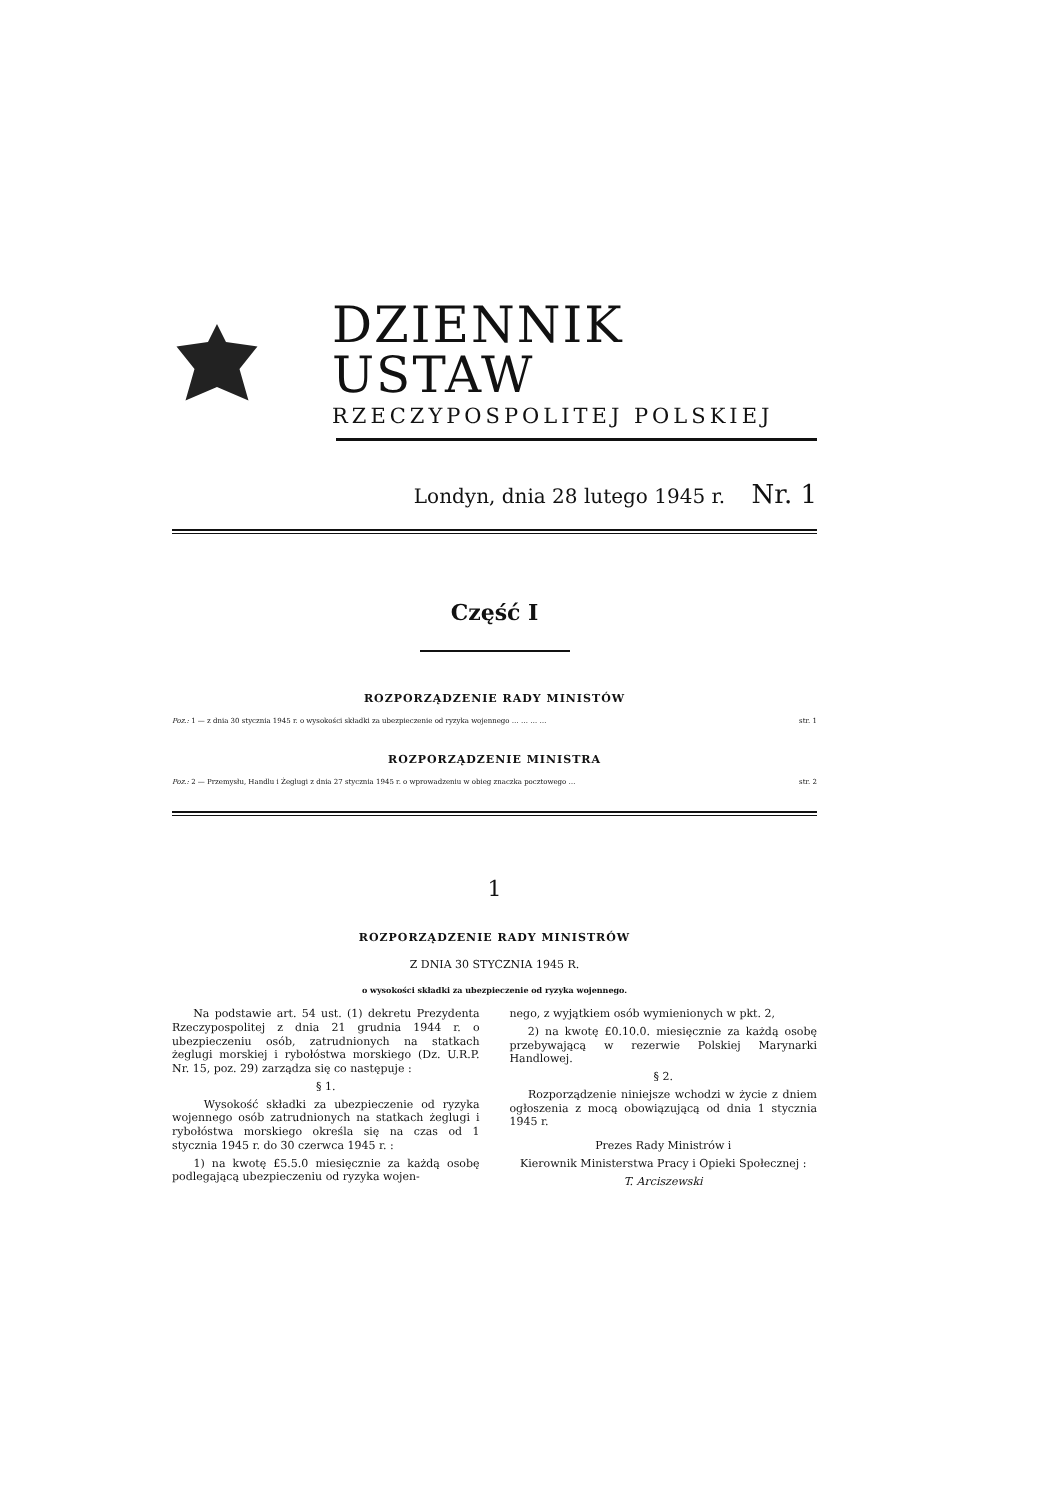DZIENNIK USTAW
RZECZYPOSPOLITEJ POLSKIEJ
Londyn, dnia 28 lutego 1945 r. Nr. 1
Część I
ROZPORZĄDZENIE RADY MINISTÓW
Poz.: 1 — z dnia 30 stycznia 1945 r. o wysokości składki za ubezpieczenie od ryzyka wojennego … … … … str. 1
ROZPORZĄDZENIE MINISTRA
Poz.: 2 — Przemysłu, Handlu i Żeglugi z dnia 27 stycznia 1945 r. o wprowadzeniu w obieg znaczka pocztowego … str. 2
1
ROZPORZĄDZENIE RADY MINISTRÓW
Z DNIA 30 STYCZNIA 1945 R.
o wysokości składki za ubezpieczenie od ryzyka wojennego.
Na podstawie art. 54 ust. (1) dekretu Prezydenta Rzeczypospolitej z dnia 21 grudnia 1944 r. o ubezpieczeniu osób, zatrudnionych na statkach żeglugi morskiej i rybołóstwa morskiego (Dz. U.R.P. Nr. 15, poz. 29) zarządza się co następuje :
§ 1.
Wysokość składki za ubezpieczenie od ryzyka wojennego osób zatrudnionych na statkach żeglugi i rybołóstwa morskiego określa się na czas od 1 stycznia 1945 r. do 30 czerwca 1945 r. :
1) na kwotę £5.5.0 miesięcznie za każdą osobę podlegającą ubezpieczeniu od ryzyka wojen-
nego, z wyjątkiem osób wymienionych w pkt. 2,
2) na kwotę £0.10.0. miesięcznie za każdą osobę przebywającą w rezerwie Polskiej Marynarki Handlowej.
§ 2.
Rozporządzenie niniejsze wchodzi w życie z dniem ogłoszenia z mocą obowiązującą od dnia 1 stycznia 1945 r.
Prezes Rady Ministrów i
Kierownik Ministerstwa Pracy i Opieki Społecznej :
T. Arciszewski